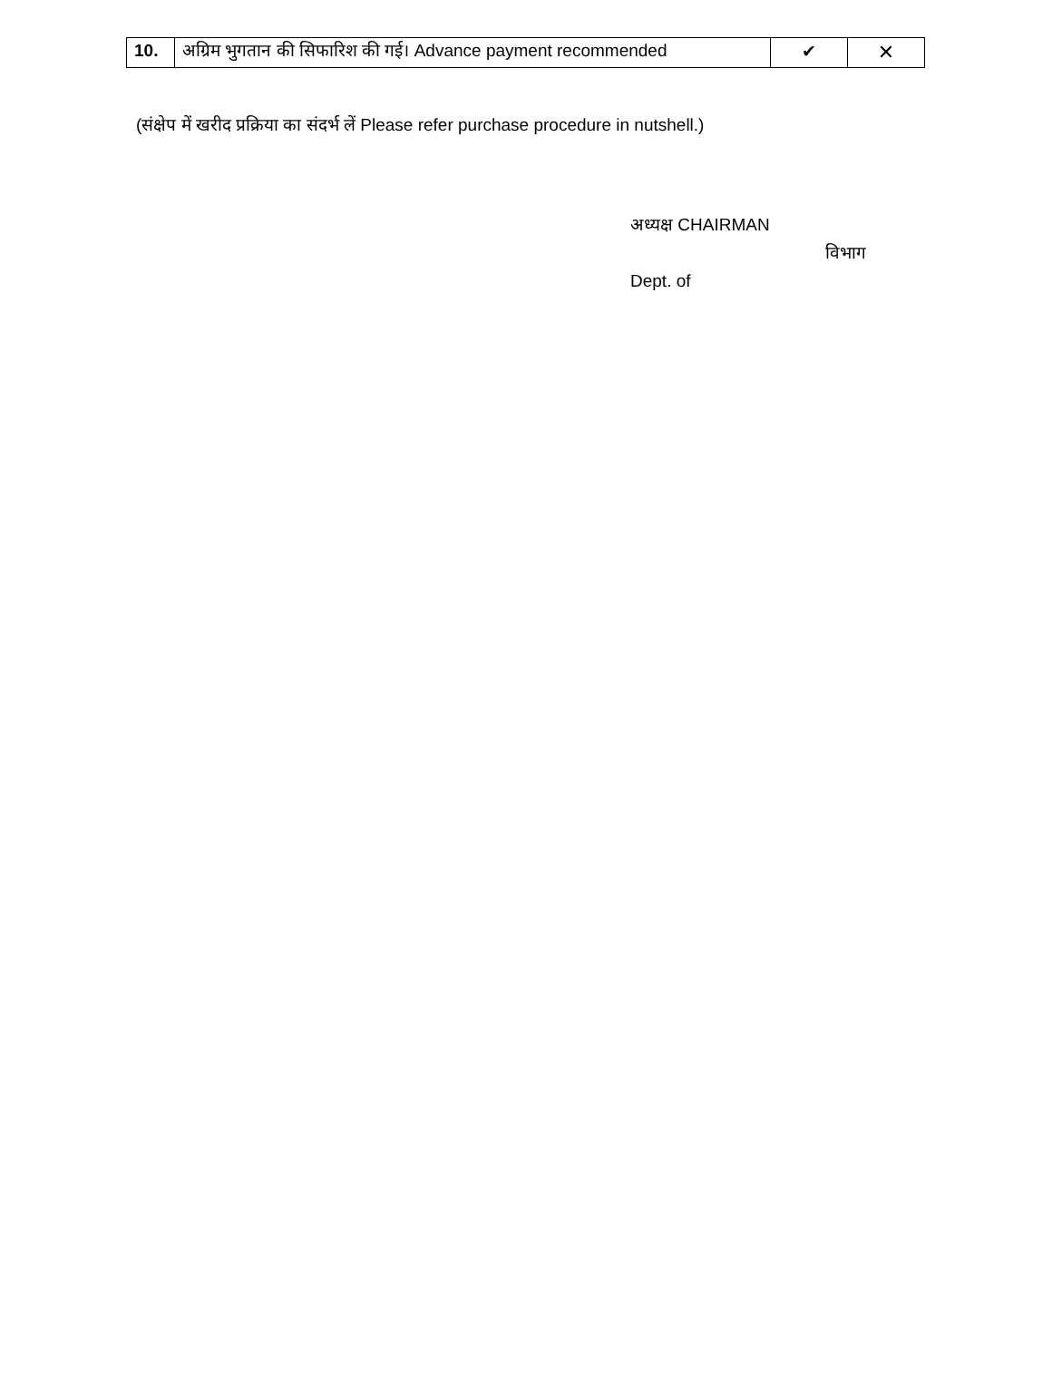| 10. | अग्रिम भुगतान की सिफारिश की गई। Advance payment recommended | ✔ | ✕ |
(संक्षेप में खरीद प्रक्रिया का संदर्भ लें Please refer purchase procedure in nutshell.)
अध्यक्ष CHAIRMAN
विभाग
Dept. of